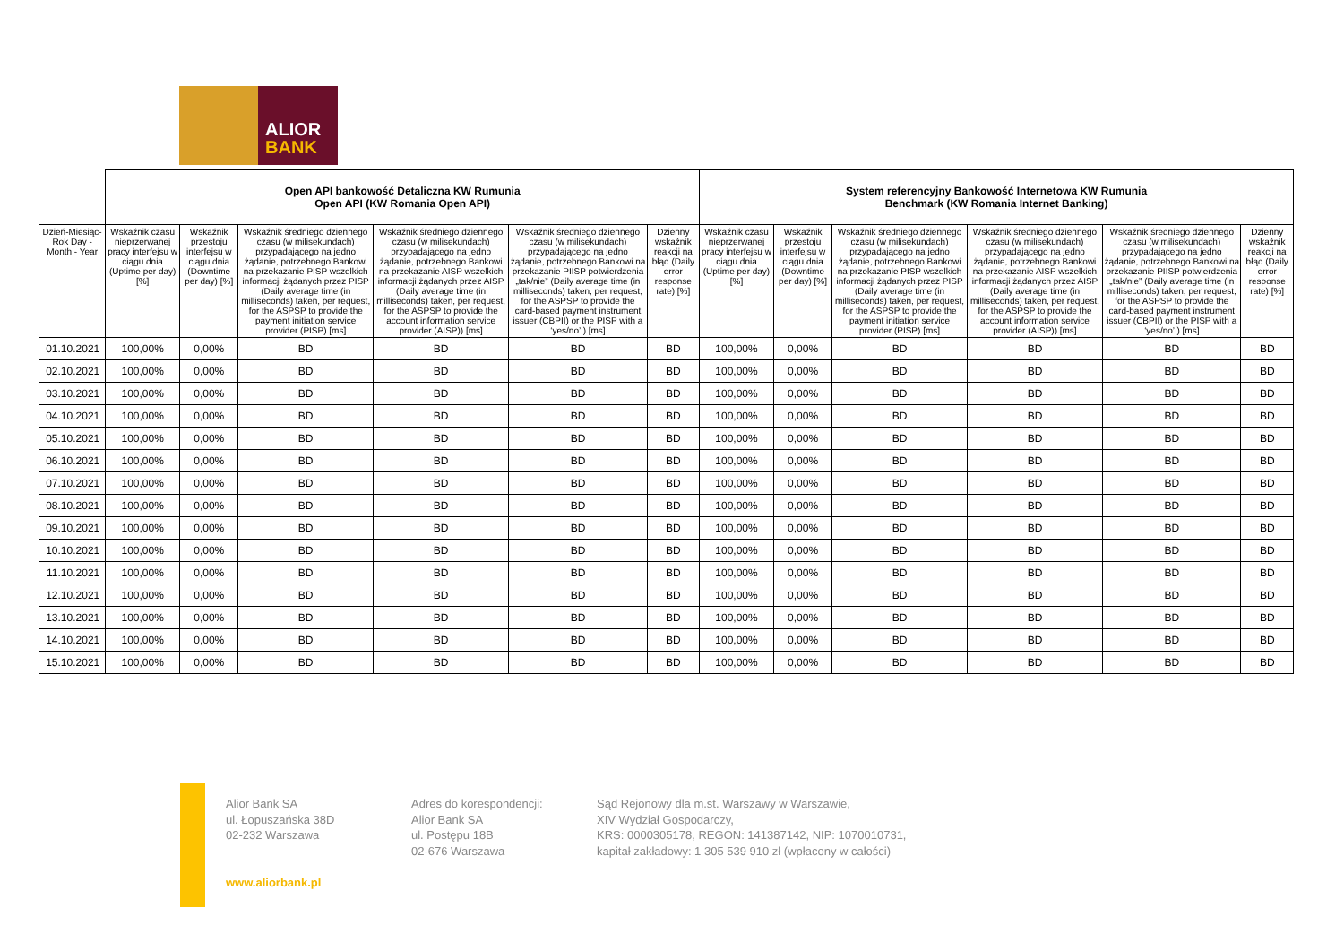ALIOR
BANK
| | Open API bankowość Detaliczna KW Rumunia Open API (KW Romania Open API) | | | | | | System referencyjny Bankowość Internetowa KW Rumunia Benchmark (KW Romania Internet Banking) | | | | | |
| --- | --- | --- | --- | --- | --- | --- | --- | --- | --- | --- | --- | --- |
| Dzień-Miesiąc-Rok Day - Month - Year | Wskaźnik czasu nieprzerwanej pracy interfejsu w ciągu dnia (Uptime per day) [%] | Wskaźnik przestoju interfejsu w ciągu dnia (Downtime per day) [%] | Wskaźnik średniego dziennego czasu (w milisekundach) przypadającego na jedno żądanie, potrzebnego Bankowi na przekazanie PISP wszelkich informacji żądanych przez PISP (Daily average time (in milliseconds) taken, per request, for the ASPSP to provide the payment initiation service provider (PISP) [ms] | Wskaźnik średniego dziennego czasu (w milisekundach) przypadającego na jedno żądanie, potrzebnego Bankowi na przekazanie AISP wszelkich informacji żądanych przez AISP (Daily average time (in milliseconds) taken, per request, for the ASPSP to provide the account information service provider (AISP)) [ms] | Wskaźnik średniego dziennego czasu (w milisekundach) przypadającego na jedno żądanie, potrzebnego Bankowi na przekazanie PIISP potwierdzenia „tak/nie” (Daily average time (in milliseconds) taken, per request, for the ASPSP to provide the card-based payment instrument issuer (CBPII) or the PISP with a ‘yes/no’ ) [ms] | Dzienny wskaźnik reakcji na błąd (Daily error response rate) [%] | Wskaźnik czasu nieprzerwanej pracy interfejsu w ciągu dnia (Uptime per day) [%] | Wskaźnik przestoju interfejsu w ciągu dnia (Downtime per day) [%] | Wskaźnik średniego dziennego czasu (w milisekundach) przypadającego na jedno żądanie, potrzebnego Bankowi na przekazanie PISP wszelkich informacji żądanych przez PISP (Daily average time (in milliseconds) taken, per request, for the ASPSP to provide the payment initiation service provider (PISP) [ms] | Wskaźnik średniego dziennego czasu (w milisekundach) przypadającego na jedno żądanie, potrzebnego Bankowi na przekazanie AISP wszelkich informacji żądanych przez AISP (Daily average time (in milliseconds) taken, per request, for the ASPSP to provide the account information service provider (AISP)) [ms] | Wskaźnik średniego dziennego czasu (w milisekundach) przypadającego na jedno żądanie, potrzebnego Bankowi na przekazanie PIISP potwierdzenia „tak/nie” (Daily average time (in milliseconds) taken, per request, for the ASPSP to provide the card-based payment instrument issuer (CBPII) or the PISP with a ‘yes/no’ ) [ms] | Dzienny wskaźnik reakcji na błąd (Daily error response rate) [%] |
| 01.10.2021 | 100,00% | 0,00% | BD | BD | BD | BD | 100,00% | 0,00% | BD | BD | BD | BD |
| 02.10.2021 | 100,00% | 0,00% | BD | BD | BD | BD | 100,00% | 0,00% | BD | BD | BD | BD |
| 03.10.2021 | 100,00% | 0,00% | BD | BD | BD | BD | 100,00% | 0,00% | BD | BD | BD | BD |
| 04.10.2021 | 100,00% | 0,00% | BD | BD | BD | BD | 100,00% | 0,00% | BD | BD | BD | BD |
| 05.10.2021 | 100,00% | 0,00% | BD | BD | BD | BD | 100,00% | 0,00% | BD | BD | BD | BD |
| 06.10.2021 | 100,00% | 0,00% | BD | BD | BD | BD | 100,00% | 0,00% | BD | BD | BD | BD |
| 07.10.2021 | 100,00% | 0,00% | BD | BD | BD | BD | 100,00% | 0,00% | BD | BD | BD | BD |
| 08.10.2021 | 100,00% | 0,00% | BD | BD | BD | BD | 100,00% | 0,00% | BD | BD | BD | BD |
| 09.10.2021 | 100,00% | 0,00% | BD | BD | BD | BD | 100,00% | 0,00% | BD | BD | BD | BD |
| 10.10.2021 | 100,00% | 0,00% | BD | BD | BD | BD | 100,00% | 0,00% | BD | BD | BD | BD |
| 11.10.2021 | 100,00% | 0,00% | BD | BD | BD | BD | 100,00% | 0,00% | BD | BD | BD | BD |
| 12.10.2021 | 100,00% | 0,00% | BD | BD | BD | BD | 100,00% | 0,00% | BD | BD | BD | BD |
| 13.10.2021 | 100,00% | 0,00% | BD | BD | BD | BD | 100,00% | 0,00% | BD | BD | BD | BD |
| 14.10.2021 | 100,00% | 0,00% | BD | BD | BD | BD | 100,00% | 0,00% | BD | BD | BD | BD |
| 15.10.2021 | 100,00% | 0,00% | BD | BD | BD | BD | 100,00% | 0,00% | BD | BD | BD | BD |
Alior Bank SA
ul. Łopuszańska 38D
02-232 Warszawa
www.aliorbank.pl
Adres do korespondencji:
Alior Bank SA
ul. Postępu 18B
02-676 Warszawa
Sąd Rejonowy dla m.st. Warszawy w Warszawie,
XIV Wydział Gospodarczy,
KRS: 0000305178, REGON: 141387142, NIP: 1070010731,
kapitał zakładowy: 1 305 539 910 zł (wpłacony w całości)